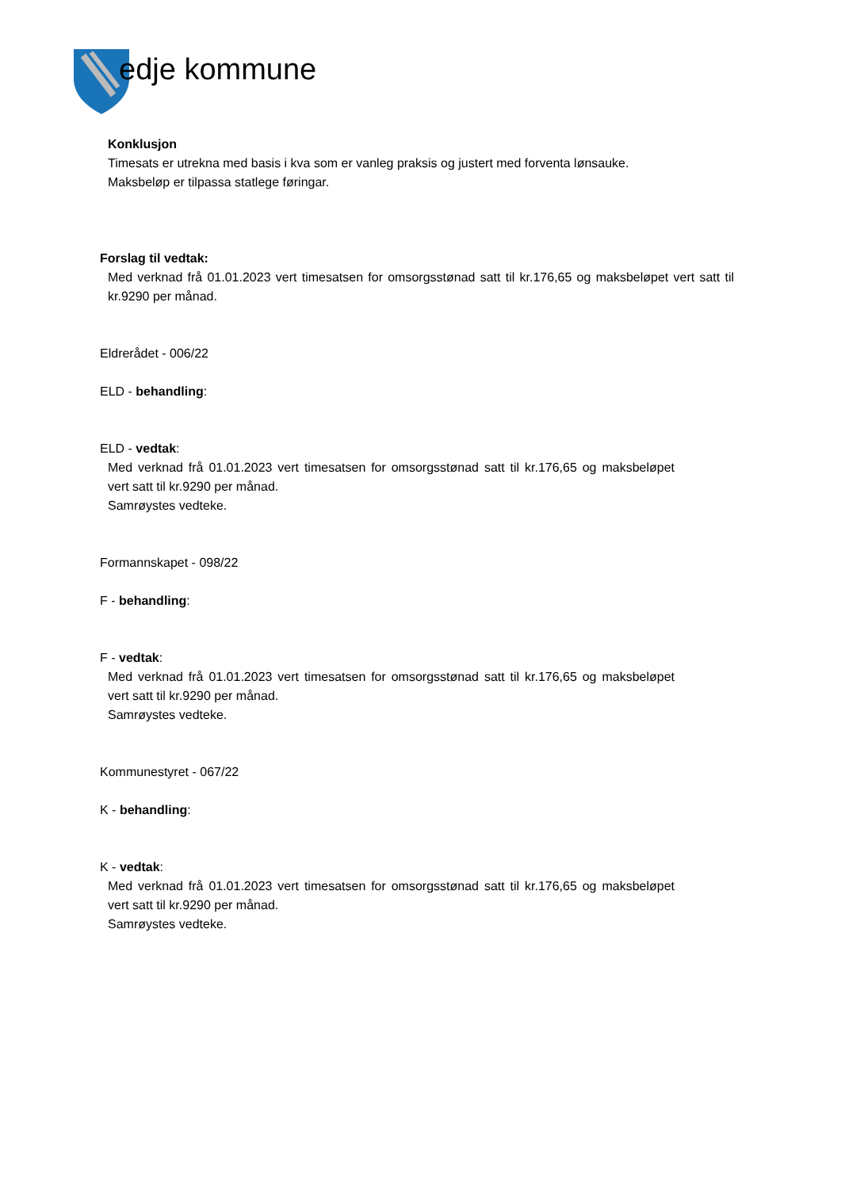edje kommune
Konklusjon
Timesats er utrekna med basis i kva som er vanleg praksis og justert med forventa lønsauke.
Maksbeløp er tilpassa statlege føringar.
Forslag til vedtak:
Med verknad frå 01.01.2023 vert timesatsen for omsorgsstønad satt til kr.176,65 og maksbeløpet vert satt til kr.9290 per månad.
Eldrerådet - 006/22
ELD - behandling:
ELD - vedtak:
Med verknad frå 01.01.2023 vert timesatsen for omsorgsstønad satt til kr.176,65 og maksbeløpet vert satt til kr.9290 per månad.
Samrøystes vedteke.
Formannskapet - 098/22
F - behandling:
F - vedtak:
Med verknad frå 01.01.2023 vert timesatsen for omsorgsstønad satt til kr.176,65 og maksbeløpet vert satt til kr.9290 per månad.
Samrøystes vedteke.
Kommunestyret - 067/22
K - behandling:
K - vedtak:
Med verknad frå 01.01.2023 vert timesatsen for omsorgsstønad satt til kr.176,65 og maksbeløpet vert satt til kr.9290 per månad.
Samrøystes vedteke.